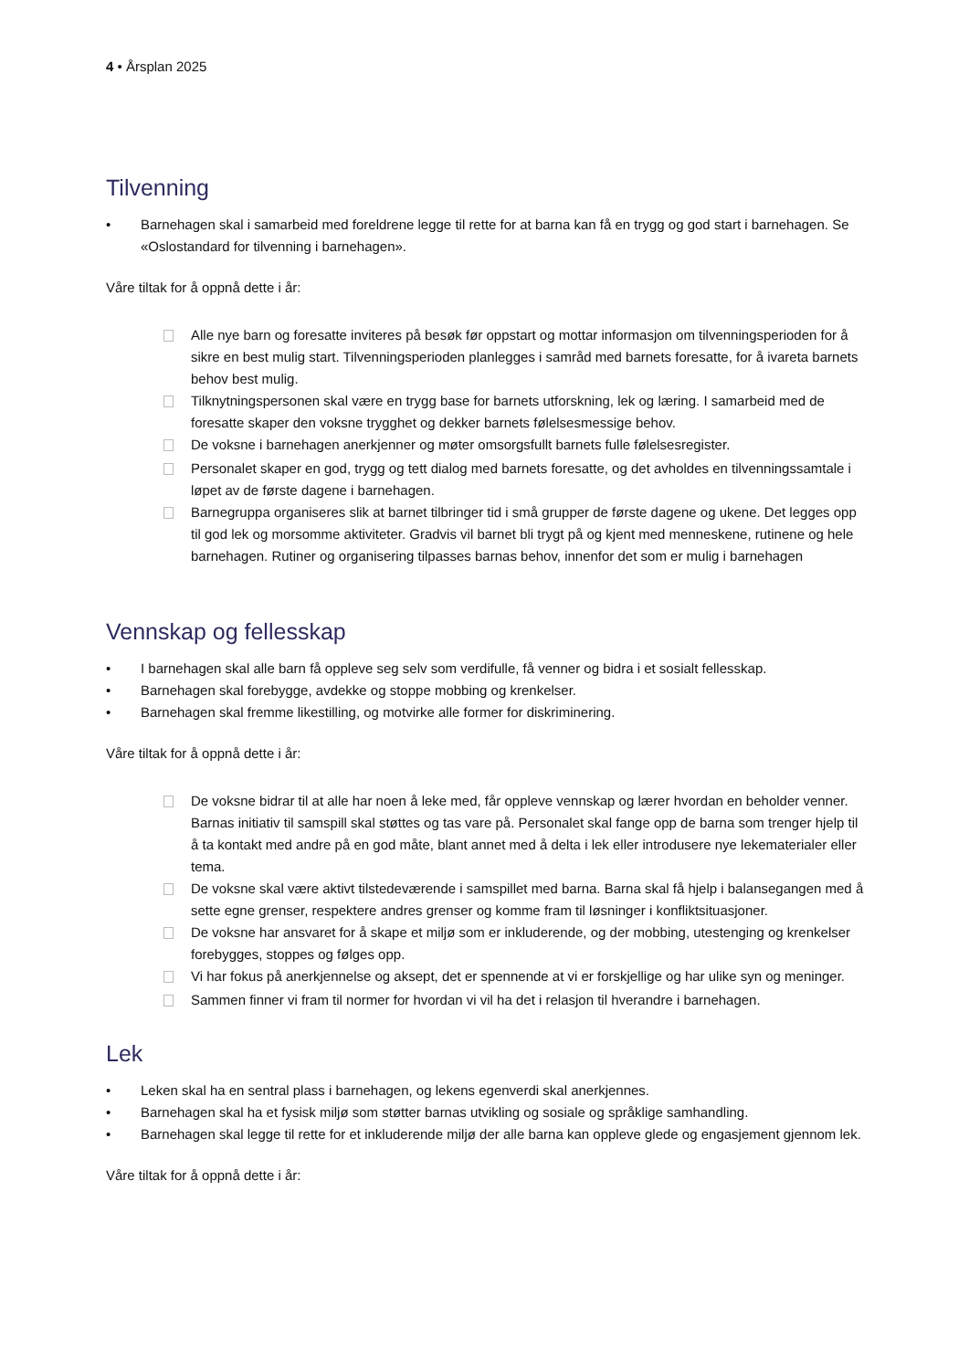4 • Årsplan 2025
Tilvenning
• Barnehagen skal i samarbeid med foreldrene legge til rette for at barna kan få en trygg og god start i barnehagen. Se «Oslostandard for tilvenning i barnehagen».
Våre tiltak for å oppnå dette i år:
Alle nye barn og foresatte inviteres på besøk før oppstart og mottar informasjon om tilvenningsperioden for å sikre en best mulig start. Tilvenningsperioden planlegges i samråd med barnets foresatte, for å ivareta barnets behov best mulig.
Tilknytningspersonen skal være en trygg base for barnets utforskning, lek og læring. I samarbeid med de foresatte skaper den voksne trygghet og dekker barnets følelsesmessige behov.
De voksne i barnehagen anerkjenner og møter omsorgsfullt barnets fulle følelsesregister.
Personalet skaper en god, trygg og tett dialog med barnets foresatte, og det avholdes en tilvenningssamtale i løpet av de første dagene i barnehagen.
Barnegruppa organiseres slik at barnet tilbringer tid i små grupper de første dagene og ukene. Det legges opp til god lek og morsomme aktiviteter. Gradvis vil barnet bli trygt på og kjent med menneskene, rutinene og hele barnehagen. Rutiner og organisering tilpasses barnas behov, innenfor det som er mulig i barnehagen
Vennskap og fellesskap
• I barnehagen skal alle barn få oppleve seg selv som verdifulle, få venner og bidra i et sosialt fellesskap.
• Barnehagen skal forebygge, avdekke og stoppe mobbing og krenkelser.
• Barnehagen skal fremme likestilling, og motvirke alle former for diskriminering.
Våre tiltak for å oppnå dette i år:
De voksne bidrar til at alle har noen å leke med, får oppleve vennskap og lærer hvordan en beholder venner. Barnas initiativ til samspill skal støttes og tas vare på. Personalet skal fange opp de barna som trenger hjelp til å ta kontakt med andre på en god måte, blant annet med å delta i lek eller introdusere nye lekematerialer eller tema.
De voksne skal være aktivt tilstedeværende i samspillet med barna. Barna skal få hjelp i balansegangen med å sette egne grenser, respektere andres grenser og komme fram til løsninger i konfliktsituasjoner.
De voksne har ansvaret for å skape et miljø som er inkluderende, og der mobbing, utestenging og krenkelser forebygges, stoppes og følges opp.
Vi har fokus på anerkjennelse og aksept, det er spennende at vi er forskjellige og har ulike syn og meninger.
Sammen finner vi fram til normer for hvordan vi vil ha det i relasjon til hverandre i barnehagen.
Lek
• Leken skal ha en sentral plass i barnehagen, og lekens egenverdi skal anerkjennes.
• Barnehagen skal ha et fysisk miljø som støtter barnas utvikling og sosiale og språklige samhandling.
• Barnehagen skal legge til rette for et inkluderende miljø der alle barna kan oppleve glede og engasjement gjennom lek.
Våre tiltak for å oppnå dette i år: